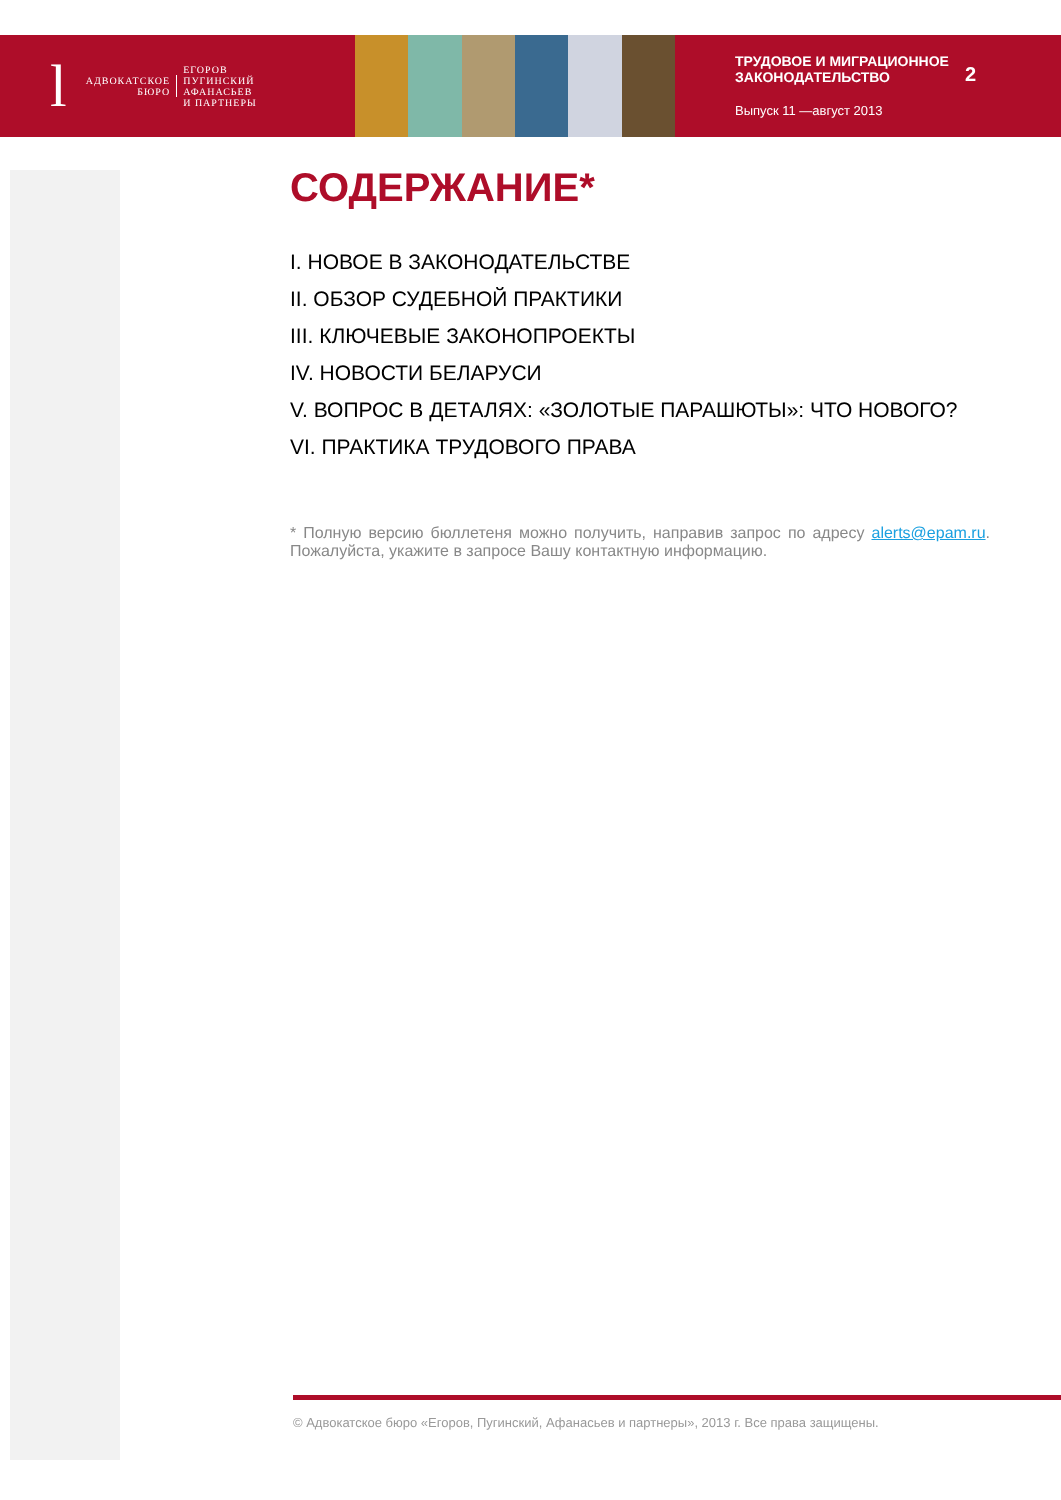l
АДВОКАТСКОЕ
БЮРО
ЕГОРОВ
ПУГИНСКИЙ
АФАНАСЬЕВ
И ПАРТНЕРЫ
ТРУДОВОЕ И МИГРАЦИОННОЕ ЗАКОНОДАТЕЛЬСТВО
Выпуск 11 —август 2013
2
СОДЕРЖАНИЕ*
I. НОВОЕ В ЗАКОНОДАТЕЛЬСТВЕ
II. ОБЗОР СУДЕБНОЙ ПРАКТИКИ
III. КЛЮЧЕВЫЕ ЗАКОНОПРОЕКТЫ
IV. НОВОСТИ БЕЛАРУСИ
V. ВОПРОС В ДЕТАЛЯХ: «ЗОЛОТЫЕ ПАРАШЮТЫ»: ЧТО НОВОГО?
VI. ПРАКТИКА ТРУДОВОГО ПРАВА
* Полную версию бюллетеня можно получить, направив запрос по адресу alerts@epam.ru. Пожалуйста, укажите в запросе Вашу контактную информацию.
© Адвокатское бюро «Егоров, Пугинский, Афанасьев и партнеры», 2013 г. Все права защищены.